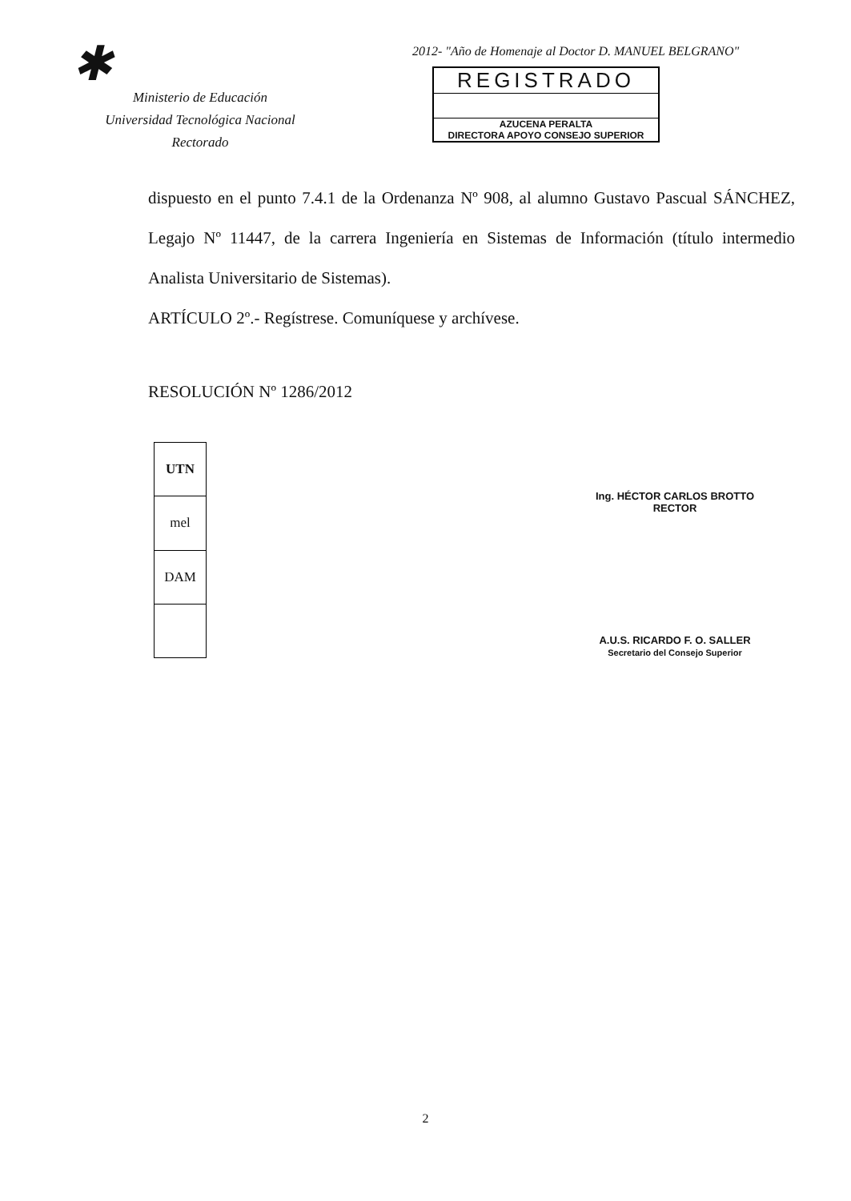✱
Ministerio de Educación
Universidad Tecnológica Nacional
Rectorado
2012- "Año de Homenaje al Doctor D. MANUEL BELGRANO"
REGISTRADO
AZUCENA PERALTA
DIRECTORA APOYO CONSEJO SUPERIOR
dispuesto en el punto 7.4.1 de la Ordenanza Nº 908, al alumno Gustavo Pascual SÁNCHEZ, Legajo Nº 11447, de la carrera Ingeniería en Sistemas de Información (título intermedio Analista Universitario de Sistemas).
ARTÍCULO 2º.- Regístrese. Comuníquese y archívese.
RESOLUCIÓN Nº 1286/2012
| UTN |
| mel |
| DAM |
Ing. HÉCTOR CARLOS BROTTO
RECTOR
A.U.S. RICARDO F. O. SALLER
Secretario del Consejo Superior
2